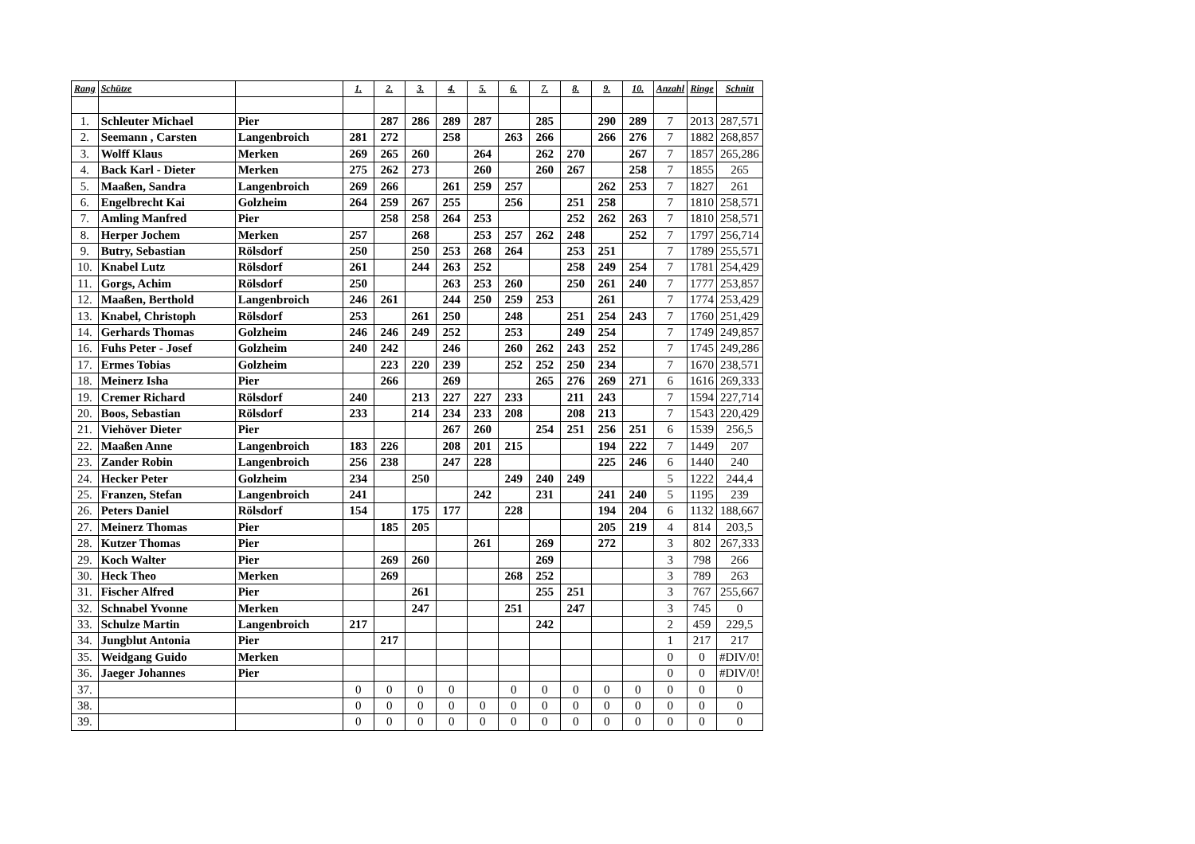| Rang | Schütze | | 1. | 2. | 3. | 4. | 5. | 6. | 7. | 8. | 9. | 10. | Anzahl | Ringe | Schnitt |
| --- | --- | --- | --- | --- | --- | --- | --- | --- | --- | --- | --- | --- | --- | --- | --- |
| 1. | Schleuter Michael | Pier | | 287 | 286 | 289 | 287 | | 285 | | 290 | 289 | 7 | 2013 | 287,571 |
| 2. | Seemann , Carsten | Langenbroich | 281 | 272 | | 258 | | 263 | 266 | | 266 | 276 | 7 | 1882 | 268,857 |
| 3. | Wolff Klaus | Merken | 269 | 265 | 260 | | 264 | | 262 | 270 | | 267 | 7 | 1857 | 265,286 |
| 4. | Back Karl - Dieter | Merken | 275 | 262 | 273 | | 260 | | 260 | 267 | | 258 | 7 | 1855 | 265 |
| 5. | Maaßen, Sandra | Langenbroich | 269 | 266 | | 261 | 259 | 257 | | | 262 | 253 | 7 | 1827 | 261 |
| 6. | Engelbrecht Kai | Golzheim | 264 | 259 | 267 | 255 | | 256 | | 251 | 258 | | 7 | 1810 | 258,571 |
| 7. | Amling Manfred | Pier | | 258 | 258 | 264 | 253 | | | 252 | 262 | 263 | 7 | 1810 | 258,571 |
| 8. | Herper Jochem | Merken | 257 | | 268 | | 253 | 257 | 262 | 248 | | 252 | 7 | 1797 | 256,714 |
| 9. | Butry, Sebastian | Rölsdorf | 250 | | 250 | 253 | 268 | 264 | | 253 | 251 | | 7 | 1789 | 255,571 |
| 10. | Knabel Lutz | Rölsdorf | 261 | | 244 | 263 | 252 | | | 258 | 249 | 254 | 7 | 1781 | 254,429 |
| 11. | Gorgs, Achim | Rölsdorf | 250 | | | 263 | 253 | 260 | | 250 | 261 | 240 | 7 | 1777 | 253,857 |
| 12. | Maaßen, Berthold | Langenbroich | 246 | 261 | | 244 | 250 | 259 | 253 | | 261 | | 7 | 1774 | 253,429 |
| 13. | Knabel, Christoph | Rölsdorf | 253 | | 261 | 250 | | 248 | | 251 | 254 | 243 | 7 | 1760 | 251,429 |
| 14. | Gerhards Thomas | Golzheim | 246 | 246 | 249 | 252 | | 253 | | 249 | 254 | | 7 | 1749 | 249,857 |
| 16. | Fuhs Peter - Josef | Golzheim | 240 | 242 | | 246 | | 260 | 262 | 243 | 252 | | 7 | 1745 | 249,286 |
| 17. | Ermes Tobias | Golzheim | | 223 | 220 | 239 | | 252 | 252 | 250 | 234 | | 7 | 1670 | 238,571 |
| 18. | Meinerz Isha | Pier | | 266 | | 269 | | | 265 | 276 | 269 | 271 | 6 | 1616 | 269,333 |
| 19. | Cremer Richard | Rölsdorf | 240 | | 213 | 227 | 227 | 233 | | 211 | 243 | | 7 | 1594 | 227,714 |
| 20. | Boos, Sebastian | Rölsdorf | 233 | | 214 | 234 | 233 | 208 | | 208 | 213 | | 7 | 1543 | 220,429 |
| 21. | Viehöver Dieter | Pier | | | | 267 | 260 | | 254 | 251 | 256 | 251 | 6 | 1539 | 256,5 |
| 22. | Maaßen Anne | Langenbroich | 183 | 226 | | 208 | 201 | 215 | | | 194 | 222 | 7 | 1449 | 207 |
| 23. | Zander Robin | Langenbroich | 256 | 238 | | 247 | 228 | | | | 225 | 246 | 6 | 1440 | 240 |
| 24. | Hecker Peter | Golzheim | 234 | | 250 | | | 249 | 240 | 249 | | | 5 | 1222 | 244,4 |
| 25. | Franzen, Stefan | Langenbroich | 241 | | | | 242 | | 231 | | 241 | 240 | 5 | 1195 | 239 |
| 26. | Peters Daniel | Rölsdorf | 154 | | 175 | 177 | | 228 | | | 194 | 204 | 6 | 1132 | 188,667 |
| 27. | Meinerz Thomas | Pier | | 185 | 205 | | | | | | 205 | 219 | 4 | 814 | 203,5 |
| 28. | Kutzer Thomas | Pier | | | | | 261 | | 269 | | 272 | | 3 | 802 | 267,333 |
| 29. | Koch Walter | Pier | | 269 | 260 | | | | 269 | | | | 3 | 798 | 266 |
| 30. | Heck Theo | Merken | | 269 | | | | 268 | 252 | | | | 3 | 789 | 263 |
| 31. | Fischer Alfred | Pier | | | 261 | | | | 255 | 251 | | | 3 | 767 | 255,667 |
| 32. | Schnabel Yvonne | Merken | | | 247 | | | 251 | | 247 | | | 3 | 745 | 0 |
| 33. | Schulze Martin | Langenbroich | 217 | | | | | | 242 | | | | 2 | 459 | 229,5 |
| 34. | Jungblut Antonia | Pier | | 217 | | | | | | | | | 1 | 217 | 217 |
| 35. | Weidgang Guido | Merken | | | | | | | | | | | 0 | 0 | #DIV/0! |
| 36. | Jaeger Johannes | Pier | | | | | | | | | | | 0 | 0 | #DIV/0! |
| 37. | | | 0 | 0 | 0 | 0 | | 0 | 0 | 0 | 0 | 0 | 0 | 0 | 0 |
| 38. | | | 0 | 0 | 0 | 0 | 0 | 0 | 0 | 0 | 0 | 0 | 0 | 0 | 0 |
| 39. | | | 0 | 0 | 0 | 0 | 0 | 0 | 0 | 0 | 0 | 0 | 0 | 0 | 0 |